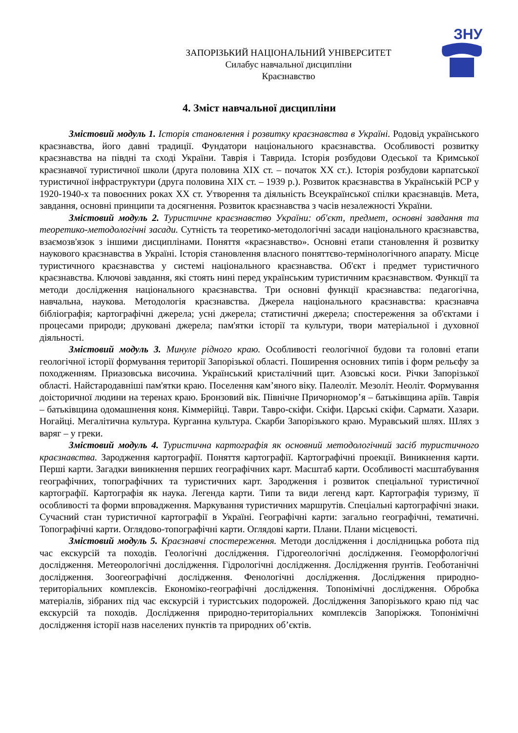ЗНУ
ЗАПОРІЗЬКИЙ НАЦІОНАЛЬНИЙ УНІВЕРСИТЕТ
Силабус навчальної дисципліни
Краєзнавство
4. Зміст навчальної дисципліни
Змістовий модуль 1. Історія становлення і розвитку краєзнавства в Україні. Родовід українського краєзнавства, його давні традиції. Фундатори національного краєзнавства. Особливості розвитку краєзнавства на півдні та сході України. Таврія і Таврида. Історія розбудови Одеської та Кримської краєзнавчої туристичної школи (друга половина XIX ст. – початок XX ст.). Історія розбудови карпатської туристичної інфраструктури (друга половина XIX ст. – 1939 р.). Розвиток краєзнавства в Українській РСР у 1920-1940-х та повоєнних роках XX ст. Утворення та діяльність Всеукраїнської спілки краєзнавців. Мета, завдання, основні принципи та досягнення. Розвиток краєзнавства з часів незалежності України.
Змістовий модуль 2. Туристичне краєзнавство України: об'єкт, предмет, основні завдання та теоретико-методологічні засади. Сутність та теоретико-методологічні засади національного краєзнавства, взаємозв'язок з іншими дисциплінами. Поняття «краєзнавство». Основні етапи становлення й розвитку наукового краєзнавства в Україні. Історія становлення власного поняттєво-термінологічного апарату. Місце туристичного краєзнавства у системі національного краєзнавства. Об'єкт і предмет туристичного краєзнавства. Ключові завдання, які стоять нині перед українським туристичним краєзнавством. Функції та методи дослідження національного краєзнавства. Три основні функції краєзнавства: педагогічна, навчальна, наукова. Методологія краєзнавства. Джерела національного краєзнавства: краєзнавча бібліографія; картографічні джерела; усні джерела; статистичні джерела; спостереження за об'єктами і процесами природи; друковані джерела; пам'ятки історії та культури, твори матеріальної і духовної діяльності.
Змістовий модуль 3. Минуле рідного краю. Особливості геологічної будови та головні етапи геологічної історії формування території Запорізької області. Поширення основних типів і форм рельєфу за походженням. Приазовська височина. Український кристалічний щит. Азовські коси. Річки Запорізької області. Найстародавніші пам'ятки краю. Поселення кам’яного віку. Палеоліт. Мезоліт. Неоліт. Формування доісторичної людини на теренах краю. Бронзовий вік. Північне Причорномор’я – батьківщина аріїв. Таврія – батьківщина одомашнення коня. Кіммерійці. Таври. Тавро-скіфи. Скіфи. Царські скіфи. Сармати. Хазари. Ногайці. Мегалітична культура. Курганна культура. Скарби Запорізького краю. Муравський шлях. Шлях з варяг – у греки.
Змістовий модуль 4. Туристична картографія як основний методологічний засіб туристичного краєзнавства. Зародження картографії. Поняття картографії. Картографічні проекції. Виникнення карти. Перші карти. Загадки виникнення перших географічних карт. Масштаб карти. Особливості масштабування географічних, топографічних та туристичних карт. Зародження і розвиток спеціальної туристичної картографії. Картографія як наука. Легенда карти. Типи та види легенд карт. Картографія туризму, її особливості та форми впровадження. Маркування туристичних маршрутів. Спеціальні картографічні знаки. Сучасний стан туристичної картографії в Україні. Географічні карти: загально географічні, тематичні. Топографічні карти. Оглядово-топографічні карти. Оглядові карти. Плани. Плани місцевості.
Змістовий модуль 5. Краєзнавчі спостереження. Методи дослідження і дослідницька робота під час екскурсій та походів. Геологічні дослідження. Гідрогеологічні дослідження. Геоморфологічні дослідження. Метеорологічні дослідження. Гідрологічні дослідження. Дослідження ґрунтів. Геоботанічні дослідження. Зоогеографічні дослідження. Фенологічні дослідження. Дослідження природно-територіальних комплексів. Економіко-географічні дослідження. Топонімічні дослідження. Обробка матеріалів, зібраних під час екскурсій і туристських подорожей. Дослідження Запорізького краю під час екскурсій та походів. Дослідження природно-територіальних комплексів Запоріжжя. Топонімічні дослідження історії назв населених пунктів та природних об’єктів.